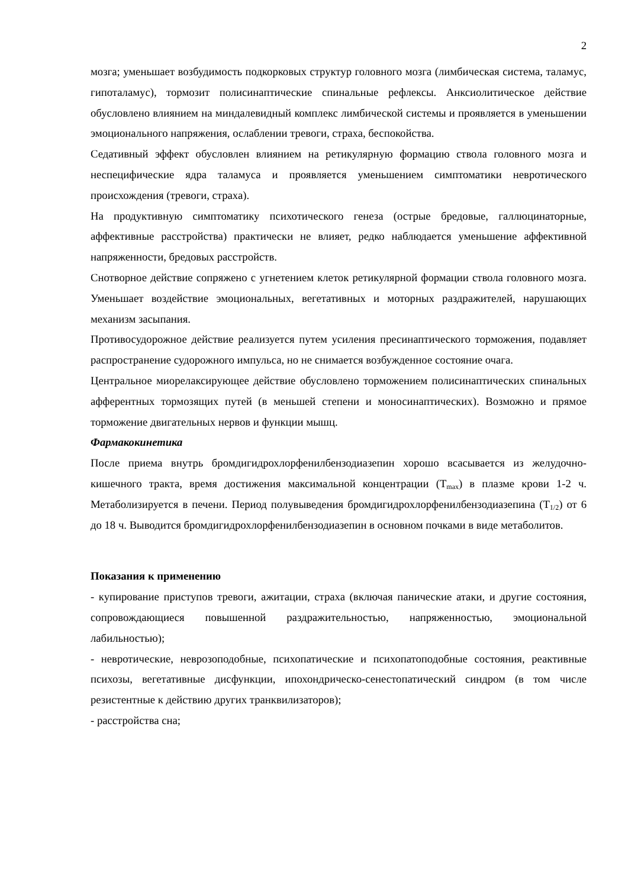2
мозга; уменьшает возбудимость подкорковых структур головного мозга (лимбическая система, таламус, гипоталамус), тормозит полисинаптические спинальные рефлексы. Анксиолитическое действие обусловлено влиянием на миндалевидный комплекс лимбической системы и проявляется в уменьшении эмоционального напряжения, ослаблении тревоги, страха, беспокойства.
Седативный эффект обусловлен влиянием на ретикулярную формацию ствола головного мозга и неспецифические ядра таламуса и проявляется уменьшением симптоматики невротического происхождения (тревоги, страха).
На продуктивную симптоматику психотического генеза (острые бредовые, галлюцинаторные, аффективные расстройства) практически не влияет, редко наблюдается уменьшение аффективной напряженности, бредовых расстройств.
Снотворное действие сопряжено с угнетением клеток ретикулярной формации ствола головного мозга. Уменьшает воздействие эмоциональных, вегетативных и моторных раздражителей, нарушающих механизм засыпания.
Противосудорожное действие реализуется путем усиления пресинаптического торможения, подавляет распространение судорожного импульса, но не снимается возбужденное состояние очага.
Центральное миорелаксирующее действие обусловлено торможением полисинаптических спинальных афферентных тормозящих путей (в меньшей степени и моносинаптических). Возможно и прямое торможение двигательных нервов и функции мышц.
Фармакокинетика
После приема внутрь бромдигидрохлорфенилбензодиазепин хорошо всасывается из желудочно-кишечного тракта, время достижения максимальной концентрации (T<sub>max</sub>) в плазме крови 1-2 ч. Метаболизируется в печени. Период полувыведения бромдигидрохлорфенилбензодиазепина (T<sub>1/2</sub>) от 6 до 18 ч. Выводится бромдигидрохлорфенилбензодиазепин в основном почками в виде метаболитов.
Показания к применению
- купирование приступов тревоги, ажитации, страха (включая панические атаки, и другие состояния, сопровождающиеся повышенной раздражительностью, напряженностью, эмоциональной лабильностью);
- невротические, неврозоподобные, психопатические и психопатоподобные состояния, реактивные психозы, вегетативные дисфункции, ипохондрическо-сенестопатический синдром (в том числе резистентные к действию других транквилизаторов);
- расстройства сна;